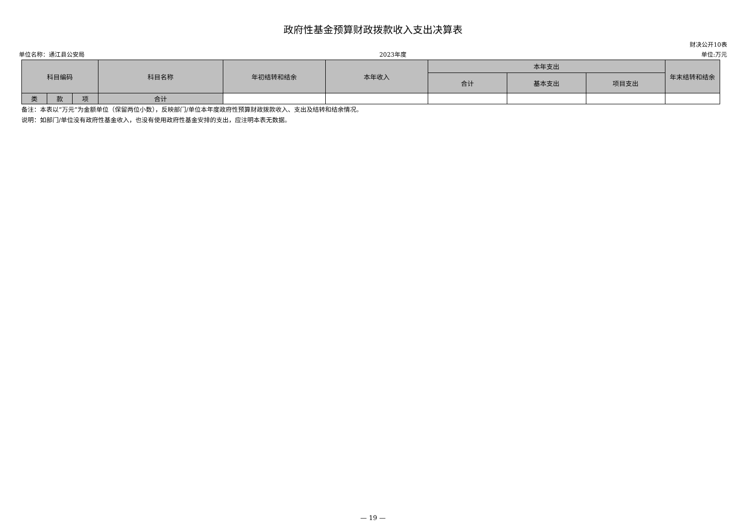政府性基金预算财政拨款收入支出决算表
财决公开10表
单位名称：通江县公安局 2023年度 单位:万元
| 科目编码 | | | 科目名称 | 年初结转和结余 | 本年收入 | 本年支出 | | | 年末结转和结余 |
| --- | --- | --- | --- | --- | --- | --- | --- | --- | --- |
| | | | | | | 合计 | 基本支出 | 项目支出 | |
| 类 | 款 | 项 | 合计 | | | | | | |
备注：本表以“万元”为金额单位（保留两位小数），反映部门/单位本年度政府性预算财政拨款收入、支出及结转和结余情况。
说明：如部门/单位没有政府性基金收入，也没有使用政府性基金安排的支出，应注明本表无数据。
— 19 —